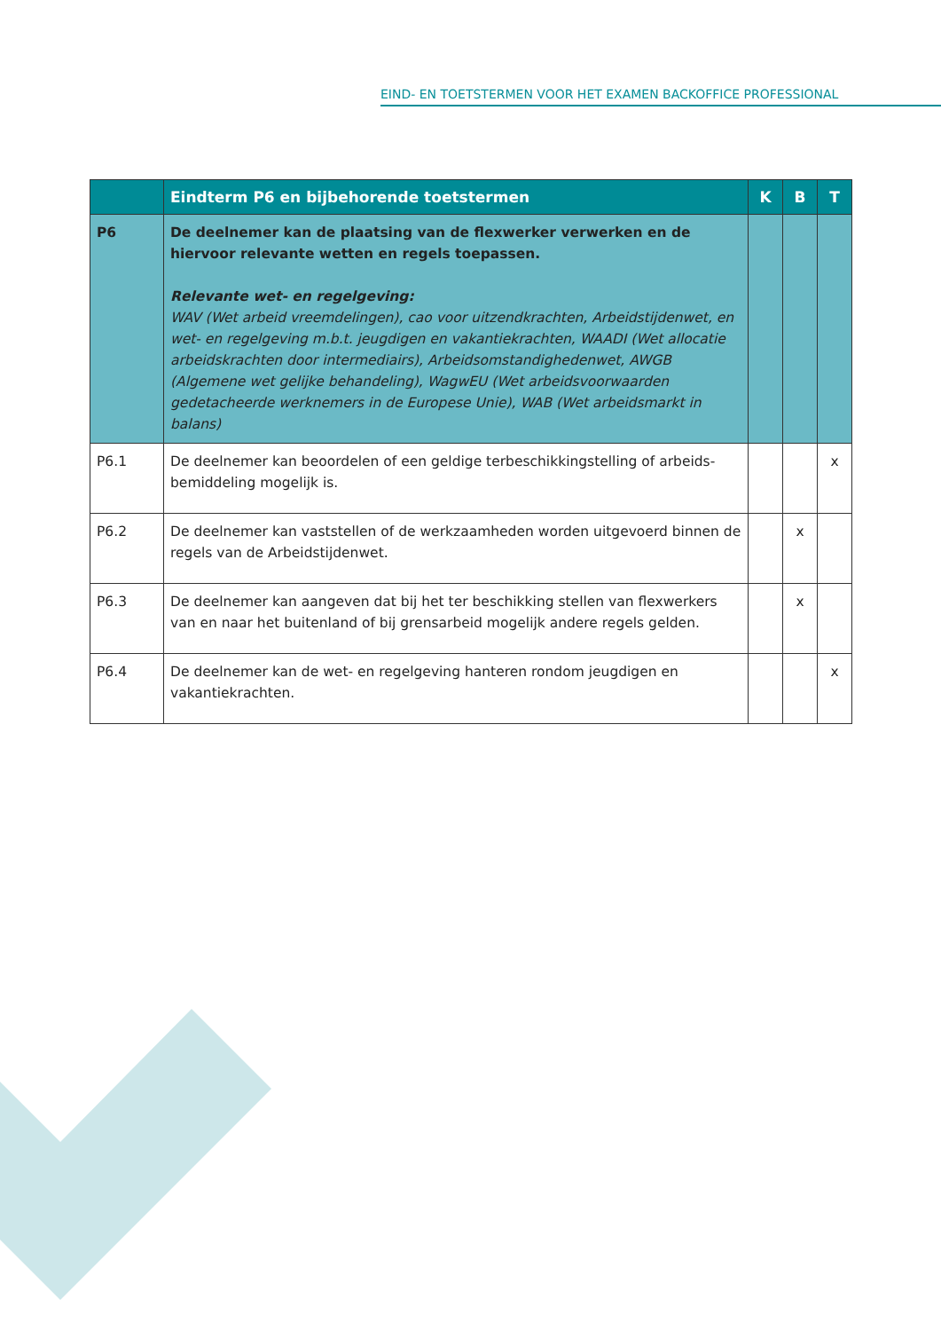EIND- EN TOETSTERMEN VOOR HET EXAMEN BACKOFFICE PROFESSIONAL
| | Eindterm P6 en bijbehorende toetstermen | K | B | T |
| --- | --- | --- | --- | --- |
| P6 | De deelnemer kan de plaatsing van de flexwerker verwerken en de hiervoor relevante wetten en regels toepassen. Relevante wet- en regelgeving: WAV (Wet arbeid vreemdelingen), cao voor uitzendkrachten, Arbeidstijdenwet, en wet- en regelgeving m.b.t. jeugdigen en vakantiekrachten, WAADI (Wet allocatie arbeidskrachten door intermediairs), Arbeidsomstandighedenwet, AWGB (Algemene wet gelijke behandeling), WagwEU (Wet arbeidsvoorwaarden gedetacheerde werknemers in de Europese Unie), WAB (Wet arbeidsmarkt in balans) | | | |
| P6.1 | De deelnemer kan beoordelen of een geldige terbeschikkingstelling of arbeids-bemiddeling mogelijk is. | | | x |
| P6.2 | De deelnemer kan vaststellen of de werkzaamheden worden uitgevoerd binnen de regels van de Arbeidstijdenwet. | | x | |
| P6.3 | De deelnemer kan aangeven dat bij het ter beschikking stellen van flexwerkers van en naar het buitenland of bij grensarbeid mogelijk andere regels gelden. | | x | |
| P6.4 | De deelnemer kan de wet- en regelgeving hanteren rondom jeugdigen en vakantiekrachten. | | | x |